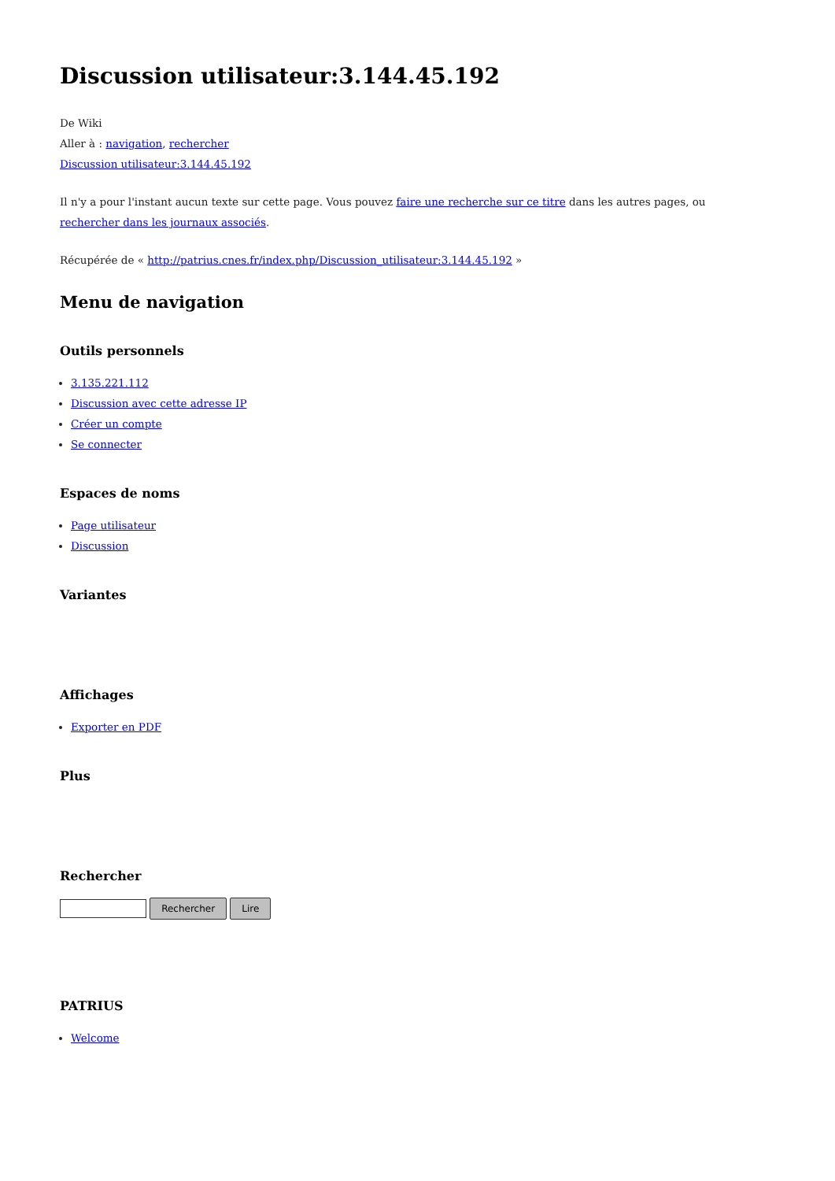Discussion utilisateur:3.144.45.192
De Wiki
Aller à : navigation, rechercher
Discussion utilisateur:3.144.45.192
Il n'y a pour l'instant aucun texte sur cette page. Vous pouvez faire une recherche sur ce titre dans les autres pages, ou rechercher dans les journaux associés.
Récupérée de « http://patrius.cnes.fr/index.php/Discussion_utilisateur:3.144.45.192 »
Menu de navigation
Outils personnels
3.135.221.112
Discussion avec cette adresse IP
Créer un compte
Se connecter
Espaces de noms
Page utilisateur
Discussion
Variantes
Affichages
Exporter en PDF
Plus
Rechercher
Rechercher Lire
PATRIUS
Welcome